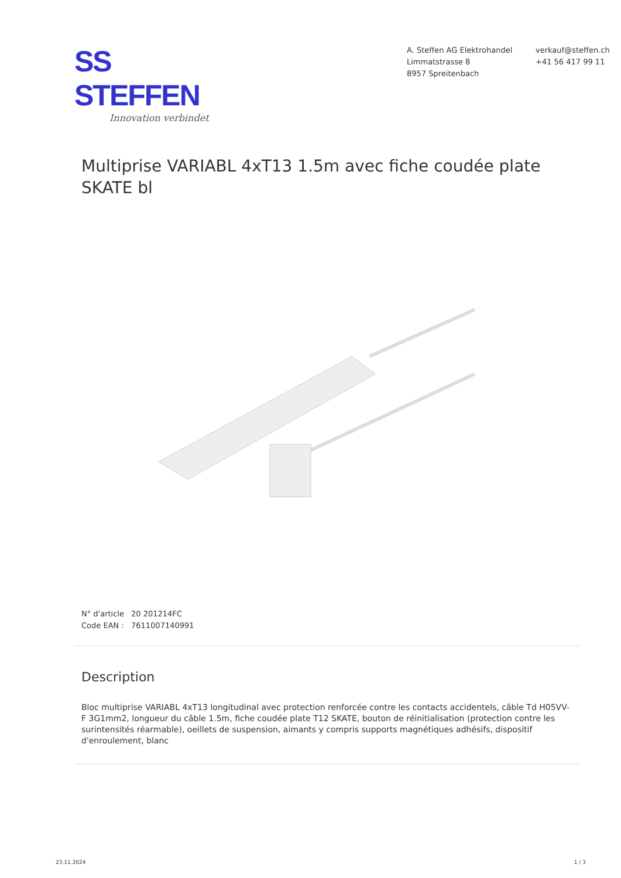SS STEFFEN
Innovation verbindet
A. Steffen AG Elektrohandel
Limmatstrasse 8
8957 Spreitenbach
verkauf@steffen.ch
+41 56 417 99 11
Multiprise VARIABL 4xT13 1.5m avec fiche coudée plate SKATE bl
N° d'article 20 201214FC
Code EAN : 7611007140991
Description
Bloc multiprise VARIABL 4xT13 longitudinal avec protection renforcée contre les contacts accidentels, câble Td H05VV-F 3G1mm2, longueur du câble 1.5m, fiche coudée plate T12 SKATE, bouton de réinitialisation (protection contre les surintensités réarmable), oeillets de suspension, aimants y compris supports magnétiques adhésifs, dispositif d'enroulement, blanc
23.11.2024 1 / 3